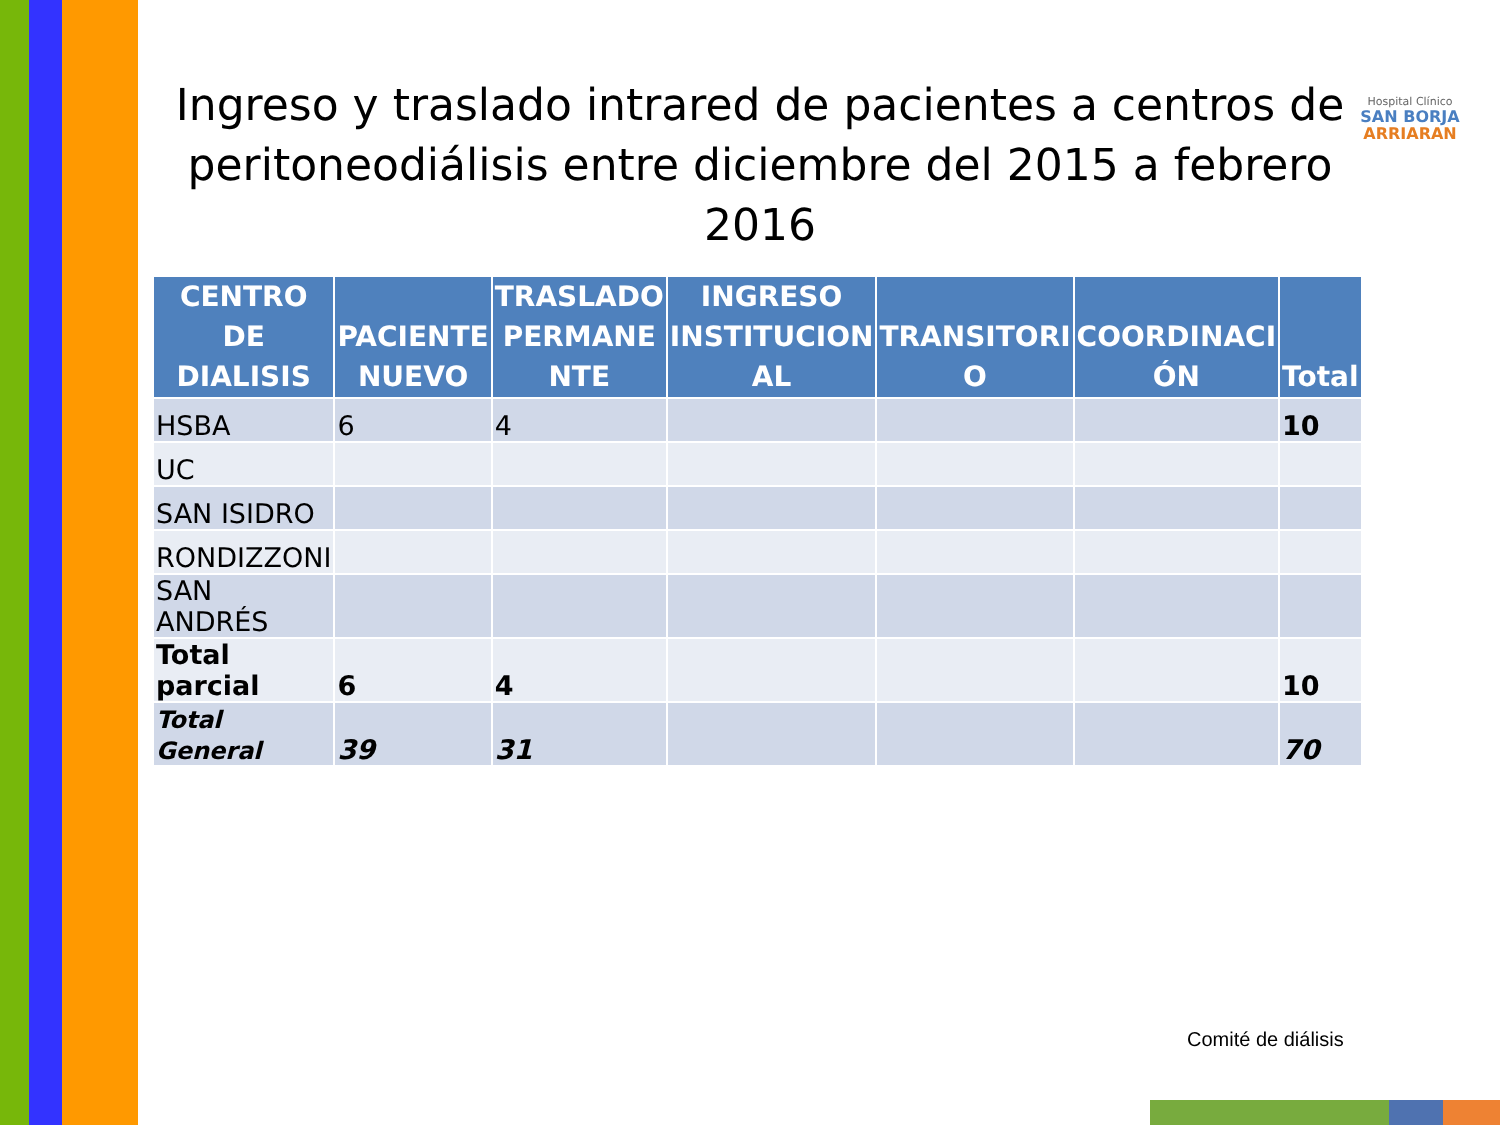Ingreso y traslado intrared de pacientes a centros de peritoneodiálisis entre diciembre del 2015 a febrero 2016
Hospital Clínico
SAN BORJA
ARRIARAN
| CENTRO DE DIALISIS | PACIENTE NUEVO | TRASLADO PERMANE NTE | INGRESO INSTITUCION AL | TRANSITORI O | COORDINACI ÓN | Total |
| --- | --- | --- | --- | --- | --- | --- |
| HSBA | 6 | 4 | | | | 10 |
| UC | | | | | | |
| SAN ISIDRO | | | | | | |
| RONDIZZONI | | | | | | |
| SAN ANDRÉS | | | | | | |
| Total parcial | 6 | 4 | | | | 10 |
| Total General | 39 | 31 | | | | 70 |
Comité de diálisis